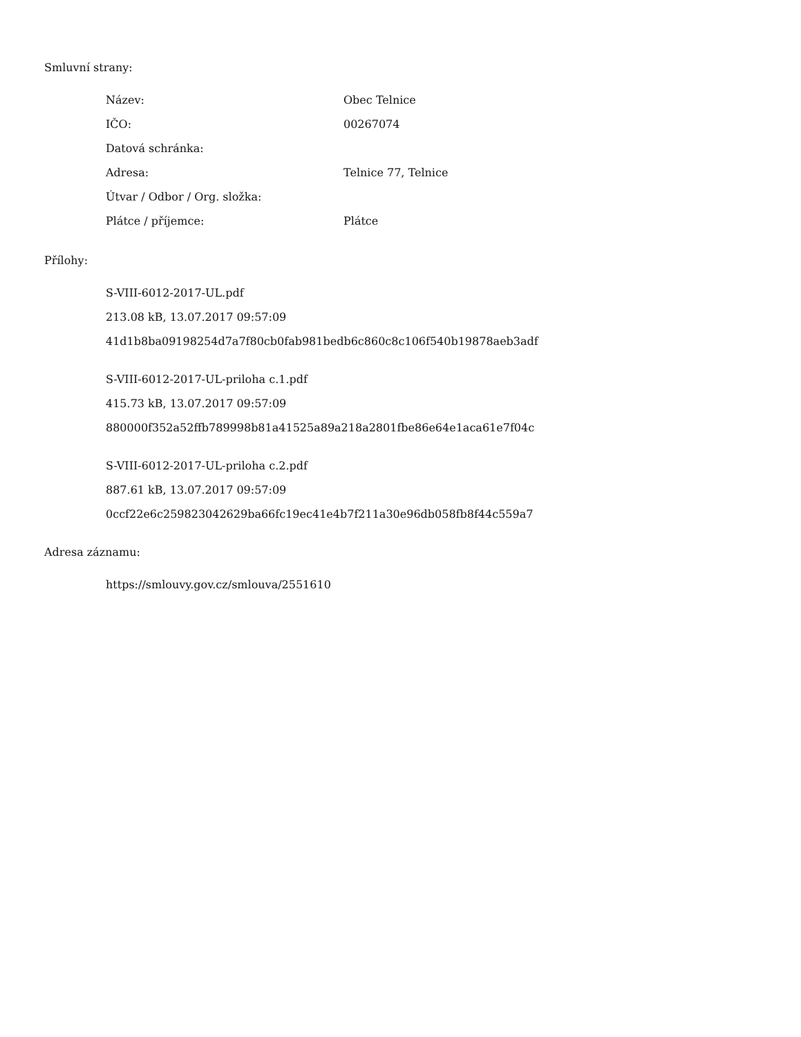Smluvní strany:
| Název: | Obec Telnice |
| IČO: | 00267074 |
| Datová schránka: | |
| Adresa: | Telnice 77, Telnice |
| Útvar / Odbor / Org. složka: | |
| Plátce / příjemce: | Plátce |
Přílohy:
S-VIII-6012-2017-UL.pdf
213.08 kB, 13.07.2017 09:57:09
41d1b8ba09198254d7a7f80cb0fab981bedb6c860c8c106f540b19878aeb3adf
S-VIII-6012-2017-UL-priloha c.1.pdf
415.73 kB, 13.07.2017 09:57:09
880000f352a52ffb789998b81a41525a89a218a2801fbe86e64e1aca61e7f04c
S-VIII-6012-2017-UL-priloha c.2.pdf
887.61 kB, 13.07.2017 09:57:09
0ccf22e6c259823042629ba66fc19ec41e4b7f211a30e96db058fb8f44c559a7
Adresa záznamu:
https://smlouvy.gov.cz/smlouva/2551610